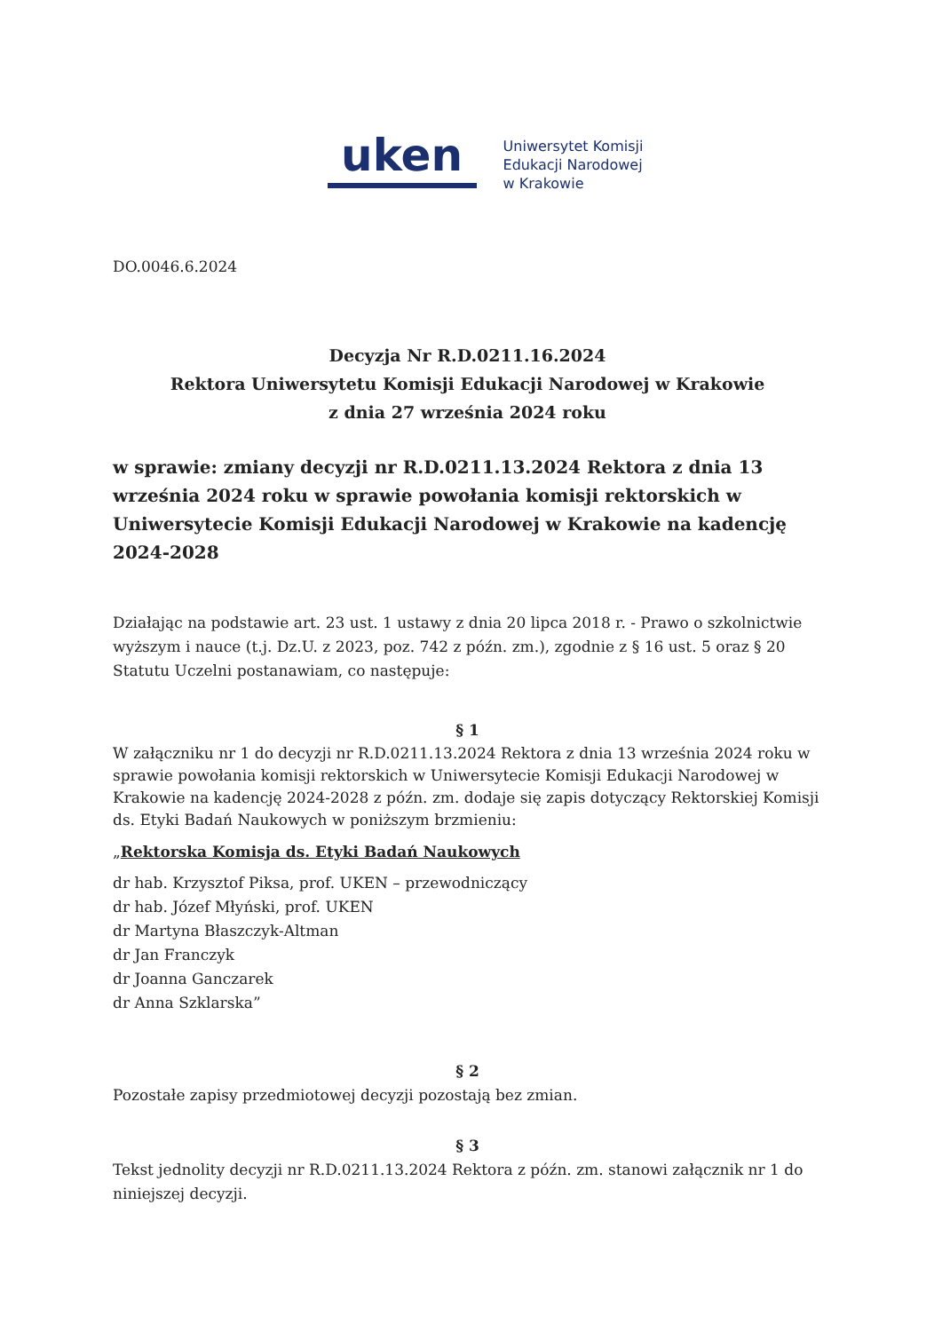uken
Uniwersytet Komisji
Edukacji Narodowej
w Krakowie
DO.0046.6.2024
Decyzja Nr R.D.0211.16.2024
Rektora Uniwersytetu Komisji Edukacji Narodowej w Krakowie
z dnia 27 września 2024 roku
w sprawie: zmiany decyzji nr R.D.0211.13.2024 Rektora z dnia 13 września 2024 roku w sprawie powołania komisji rektorskich w Uniwersytecie Komisji Edukacji Narodowej w Krakowie na kadencję 2024-2028
Działając na podstawie art. 23 ust. 1 ustawy z dnia 20 lipca 2018 r. - Prawo o szkolnictwie wyższym i nauce (t.j. Dz.U. z 2023, poz. 742 z późn. zm.), zgodnie z § 16 ust. 5 oraz § 20 Statutu Uczelni postanawiam, co następuje:
§ 1
W załączniku nr 1 do decyzji nr R.D.0211.13.2024 Rektora z dnia 13 września 2024 roku w sprawie powołania komisji rektorskich w Uniwersytecie Komisji Edukacji Narodowej w Krakowie na kadencję 2024-2028 z późn. zm. dodaje się zapis dotyczący Rektorskiej Komisji ds. Etyki Badań Naukowych w poniższym brzmieniu:
„Rektorska Komisja ds. Etyki Badań Naukowych
dr hab. Krzysztof Piksa, prof. UKEN – przewodniczący
dr hab. Józef Młyński, prof. UKEN
dr Martyna Błaszczyk-Altman
dr Jan Franczyk
dr Joanna Ganczarek
dr Anna Szklarska”
§ 2
Pozostałe zapisy przedmiotowej decyzji pozostają bez zmian.
§ 3
Tekst jednolity decyzji nr R.D.0211.13.2024 Rektora z późn. zm. stanowi załącznik nr 1 do niniejszej decyzji.